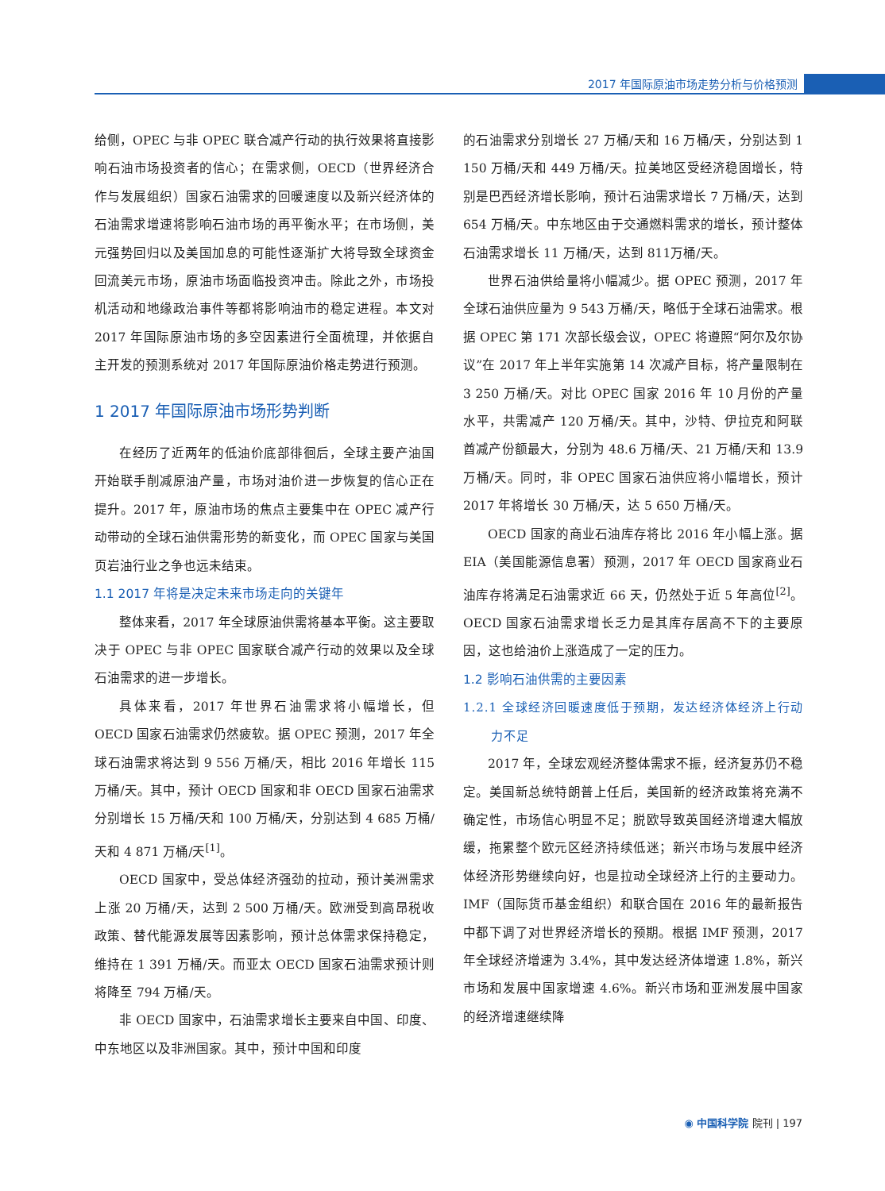2017 年国际原油市场走势分析与价格预测
给侧，OPEC 与非 OPEC 联合减产行动的执行效果将直接影响石油市场投资者的信心；在需求侧，OECD（世界经济合作与发展组织）国家石油需求的回暖速度以及新兴经济体的石油需求增速将影响石油市场的再平衡水平；在市场侧，美元强势回归以及美国加息的可能性逐渐扩大将导致全球资金回流美元市场，原油市场面临投资冲击。除此之外，市场投机活动和地缘政治事件等都将影响油市的稳定进程。本文对 2017 年国际原油市场的多空因素进行全面梳理，并依据自主开发的预测系统对 2017 年国际原油价格走势进行预测。
1 2017 年国际原油市场形势判断
在经历了近两年的低油价底部徘徊后，全球主要产油国开始联手削减原油产量，市场对油价进一步恢复的信心正在提升。2017 年，原油市场的焦点主要集中在 OPEC 减产行动带动的全球石油供需形势的新变化，而 OPEC 国家与美国页岩油行业之争也远未结束。
1.1 2017 年将是决定未来市场走向的关键年
整体来看，2017 年全球原油供需将基本平衡。这主要取决于 OPEC 与非 OPEC 国家联合减产行动的效果以及全球石油需求的进一步增长。
具体来看，2017 年世界石油需求将小幅增长，但 OECD 国家石油需求仍然疲软。据 OPEC 预测，2017 年全球石油需求将达到 9 556 万桶/天，相比 2016 年增长 115 万桶/天。其中，预计 OECD 国家和非 OECD 国家石油需求分别增长 15 万桶/天和 100 万桶/天，分别达到 4 685 万桶/天和 4 871 万桶/天<sup>[1]</sup>。
OECD 国家中，受总体经济强劲的拉动，预计美洲需求上涨 20 万桶/天，达到 2 500 万桶/天。欧洲受到高昂税收政策、替代能源发展等因素影响，预计总体需求保持稳定，维持在 1 391 万桶/天。而亚太 OECD 国家石油需求预计则将降至 794 万桶/天。
非 OECD 国家中，石油需求增长主要来自中国、印度、中东地区以及非洲国家。其中，预计中国和印度
的石油需求分别增长 27 万桶/天和 16 万桶/天，分别达到 1 150 万桶/天和 449 万桶/天。拉美地区受经济稳固增长，特别是巴西经济增长影响，预计石油需求增长 7 万桶/天，达到 654 万桶/天。中东地区由于交通燃料需求的增长，预计整体石油需求增长 11 万桶/天，达到 811万桶/天。
世界石油供给量将小幅减少。据 OPEC 预测，2017 年全球石油供应量为 9 543 万桶/天，略低于全球石油需求。根据 OPEC 第 171 次部长级会议，OPEC 将遵照“阿尔及尔协议”在 2017 年上半年实施第 14 次减产目标，将产量限制在 3 250 万桶/天。对比 OPEC 国家 2016 年 10 月份的产量水平，共需减产 120 万桶/天。其中，沙特、伊拉克和阿联酋减产份额最大，分别为 48.6 万桶/天、21 万桶/天和 13.9 万桶/天。同时，非 OPEC 国家石油供应将小幅增长，预计 2017 年将增长 30 万桶/天，达 5 650 万桶/天。
OECD 国家的商业石油库存将比 2016 年小幅上涨。据 EIA（美国能源信息署）预测，2017 年 OECD 国家商业石油库存将满足石油需求近 66 天，仍然处于近 5 年高位<sup>[2]</sup>。OECD 国家石油需求增长乏力是其库存居高不下的主要原因，这也给油价上涨造成了一定的压力。
1.2 影响石油供需的主要因素
1.2.1 全球经济回暖速度低于预期，发达经济体经济上行动力不足
2017 年，全球宏观经济整体需求不振，经济复苏仍不稳定。美国新总统特朗普上任后，美国新的经济政策将充满不确定性，市场信心明显不足；脱欧导致英国经济增速大幅放缓，拖累整个欧元区经济持续低迷；新兴市场与发展中经济体经济形势继续向好，也是拉动全球经济上行的主要动力。IMF（国际货币基金组织）和联合国在 2016 年的最新报告中都下调了对世界经济增长的预期。根据 IMF 预测，2017 年全球经济增速为 3.4%，其中发达经济体增速 1.8%，新兴市场和发展中国家增速 4.6%。新兴市场和亚洲发展中国家的经济增速继续降
◉ 中国科学院 院刊 | 197